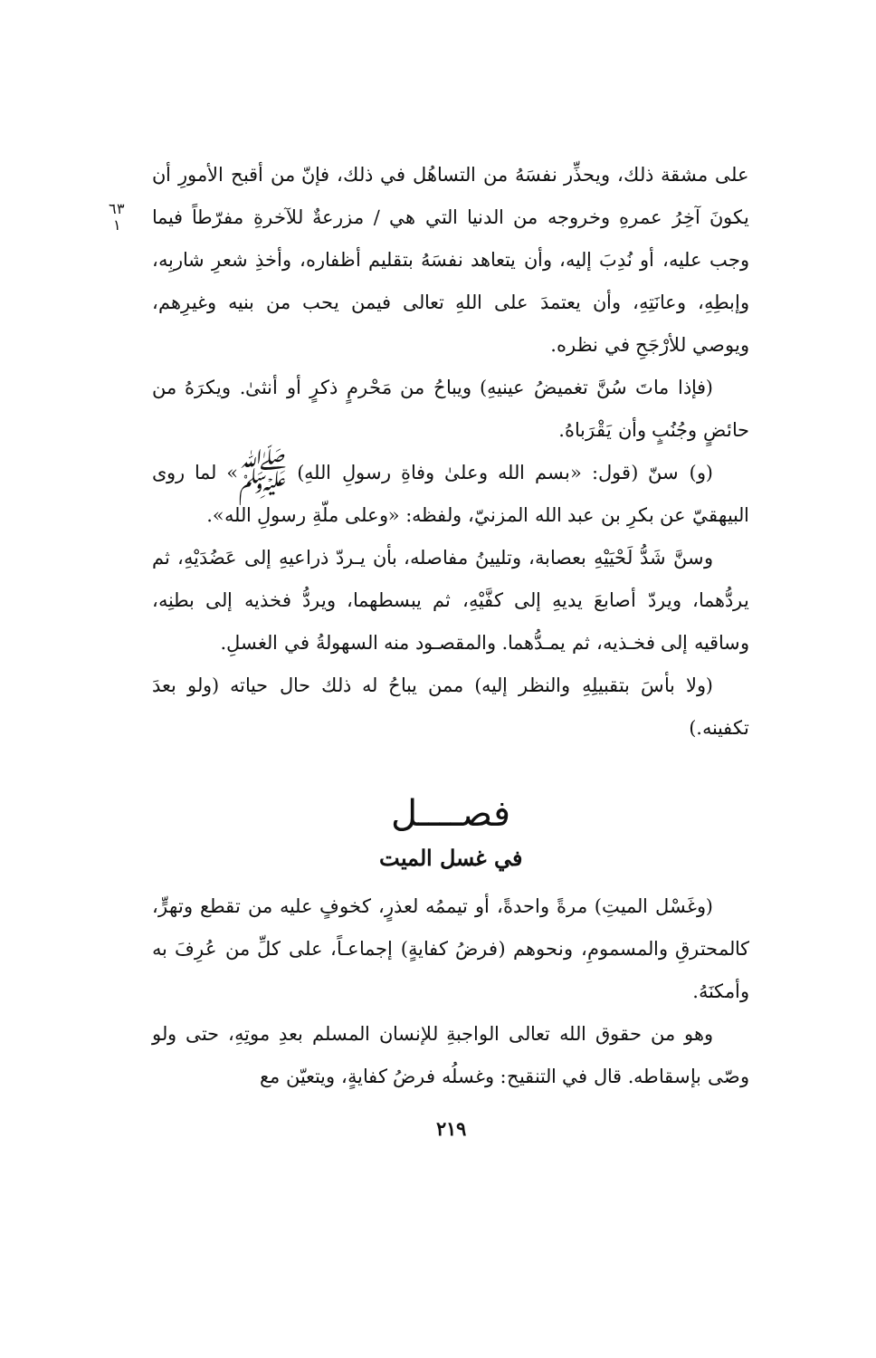٦٣
١
على مشقة ذلك، ويحذِّر نفسَهُ من التساهُل في ذلك، فإنّ من أقبح الأمورِ أن يكونَ آخِرُ عمرهِ وخروجه من الدنيا التي هي / مزرعةٌ للآخرةِ مفرّطاً فيما وجب عليه، أو نُدِبَ إليه، وأن يتعاهد نفسَهُ بتقليم أظفاره، وأخذِ شعرِ شاربِه، وإبطِهِ، وعانَتِهِ، وأن يعتمدَ على اللهِ تعالى فيمن يحب من بنيه وغيرِهم، ويوصي للأرْجَحِ في نظره.
(فإذا ماتَ سُنَّ تغميضُ عينيهِ) ويباحُ من مَحْرمٍ ذكرٍ أو أنثىٰ. ويكرَهُ من حائضٍ وجُنُبٍ وأن يَقْرَباهُ.
(و) سنّ (قول: «بسم الله وعلىٰ وفاةِ رسولِ اللهِ) ﷺ» لما روى البيهقيّ عن بكرِ بن عبد الله المزنيّ، ولفظه: «وعلى ملّةِ رسولِ الله».
وسنَّ شَدُّ لَحْيَيْهِ بعصابة، وتليينُ مفاصله، بأن يـردّ ذراعيهِ إلى عَضُدَيْهِ، ثم يردُّهما، ويردّ أصابعَ يديهِ إلى كفَّيْهِ، ثم يبسطهما، ويردُّ فخذيه إلى بطنِه، وساقيه إلى فخـذيه، ثم يمـدُّهما. والمقصـود منه السهولةُ في الغسلِ.
(ولا بأسَ بتقبيلِهِ والنظر إليه) ممن يباحُ له ذلك حال حياته (ولو بعدَ تكفينه.)
فصــــل
في غسل الميت
(وغَسْل الميتِ) مرةً واحدةً، أو تيممُه لعذرٍ، كخوفٍ عليه من تقطع وتهرٍّ، كالمحترقِ والمسمومِ، ونحوهم (فرضُ كفايةٍ) إجماعـاً، على كلِّ من عُرِفَ به وأمكنَهُ.
وهو من حقوق الله تعالى الواجبةِ للإنسان المسلم بعدِ موتِهِ، حتى ولو وصّى بإسقاطه. قال في التنقيح: وغسلُه فرضُ كفايةٍ، ويتعيّن مع
٢١٩